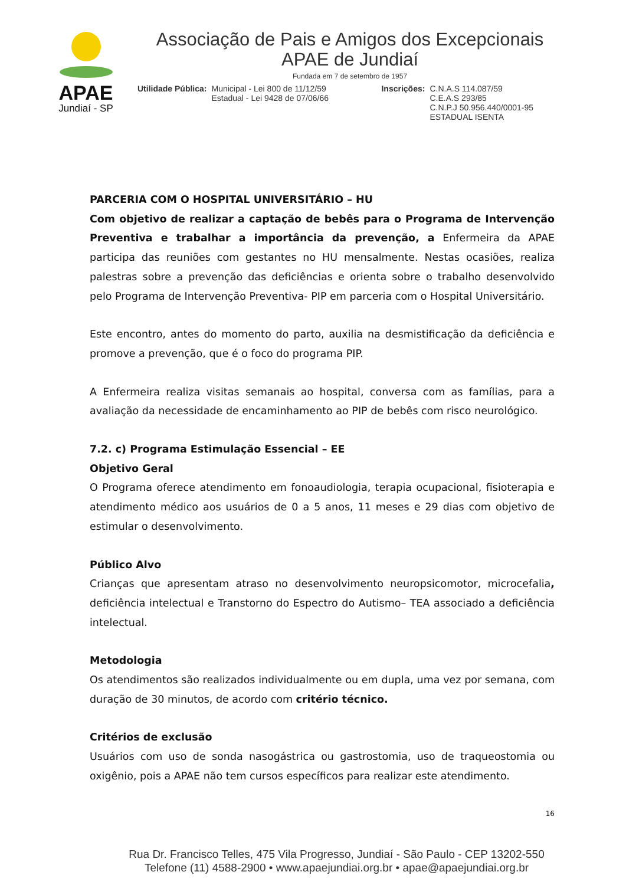APAE
Jundiaí - SP
Associação de Pais e Amigos dos Excepcionais
APAE de Jundiaí
Fundada em 7 de setembro de 1957
Utilidade Pública: Municipal - Lei 800 de 11/12/59
Estadual - Lei 9428 de 07/06/66
Inscrições: C.N.A.S 114.087/59
C.E.A.S 293/85
C.N.P.J 50.956.440/0001-95
ESTADUAL ISENTA
PARCERIA COM O HOSPITAL UNIVERSITÁRIO – HU
Com objetivo de realizar a captação de bebês para o Programa de Intervenção Preventiva e trabalhar a importância da prevenção, a Enfermeira da APAE participa das reuniões com gestantes no HU mensalmente. Nestas ocasiões, realiza palestras sobre a prevenção das deficiências e orienta sobre o trabalho desenvolvido pelo Programa de Intervenção Preventiva- PIP em parceria com o Hospital Universitário.
Este encontro, antes do momento do parto, auxilia na desmistificação da deficiência e promove a prevenção, que é o foco do programa PIP.
A Enfermeira realiza visitas semanais ao hospital, conversa com as famílias, para a avaliação da necessidade de encaminhamento ao PIP de bebês com risco neurológico.
7.2. c) Programa Estimulação Essencial – EE
Objetivo Geral
O Programa oferece atendimento em fonoaudiologia, terapia ocupacional, fisioterapia e atendimento médico aos usuários de 0 a 5 anos, 11 meses e 29 dias com objetivo de estimular o desenvolvimento.
Público Alvo
Crianças que apresentam atraso no desenvolvimento neuropsicomotor, microcefalia, deficiência intelectual e Transtorno do Espectro do Autismo– TEA associado a deficiência intelectual.
Metodologia
Os atendimentos são realizados individualmente ou em dupla, uma vez por semana, com duração de 30 minutos, de acordo com critério técnico.
Critérios de exclusão
Usuários com uso de sonda nasogástrica ou gastrostomia, uso de traqueostomia ou oxigênio, pois a APAE não tem cursos específicos para realizar este atendimento.
16
Rua Dr. Francisco Telles, 475 Vila Progresso, Jundiaí - São Paulo - CEP 13202-550
Telefone (11) 4588-2900 • www.apaejundiai.org.br • apae@apaejundiai.org.br